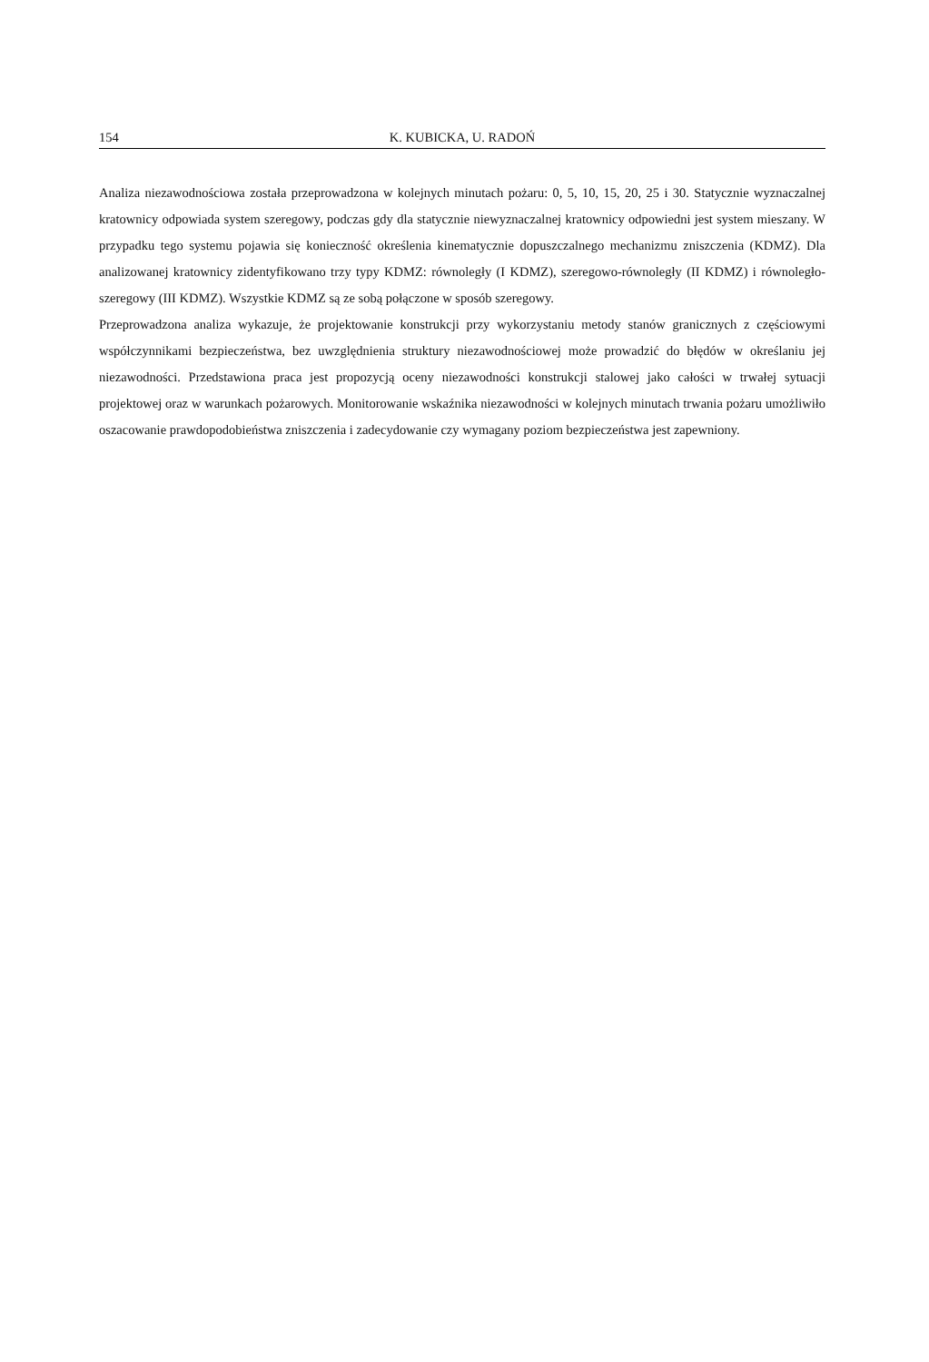154 K. KUBICKA, U. RADOŃ
Analiza niezawodnościowa została przeprowadzona w kolejnych minutach pożaru: 0, 5, 10, 15, 20, 25 i 30. Statycznie wyznaczalnej kratownicy odpowiada system szeregowy, podczas gdy dla statycznie niewyznaczalnej kratownicy odpowiedni jest system mieszany. W przypadku tego systemu pojawia się konieczność określenia kinematycznie dopuszczalnego mechanizmu zniszczenia (KDMZ). Dla analizowanej kratownicy zidentyfikowano trzy typy KDMZ: równoległy (I KDMZ), szeregowo-równoległy (II KDMZ) i równoległo-szeregowy (III KDMZ). Wszystkie KDMZ są ze sobą połączone w sposób szeregowy.
Przeprowadzona analiza wykazuje, że projektowanie konstrukcji przy wykorzystaniu metody stanów granicznych z częściowymi współczynnikami bezpieczeństwa, bez uwzględnienia struktury niezawodnościowej może prowadzić do błędów w określaniu jej niezawodności. Przedstawiona praca jest propozycją oceny niezawodności konstrukcji stalowej jako całości w trwałej sytuacji projektowej oraz w warunkach pożarowych. Monitorowanie wskaźnika niezawodności w kolejnych minutach trwania pożaru umożliwiło oszacowanie prawdopodobieństwa zniszczenia i zadecydowanie czy wymagany poziom bezpieczeństwa jest zapewniony.